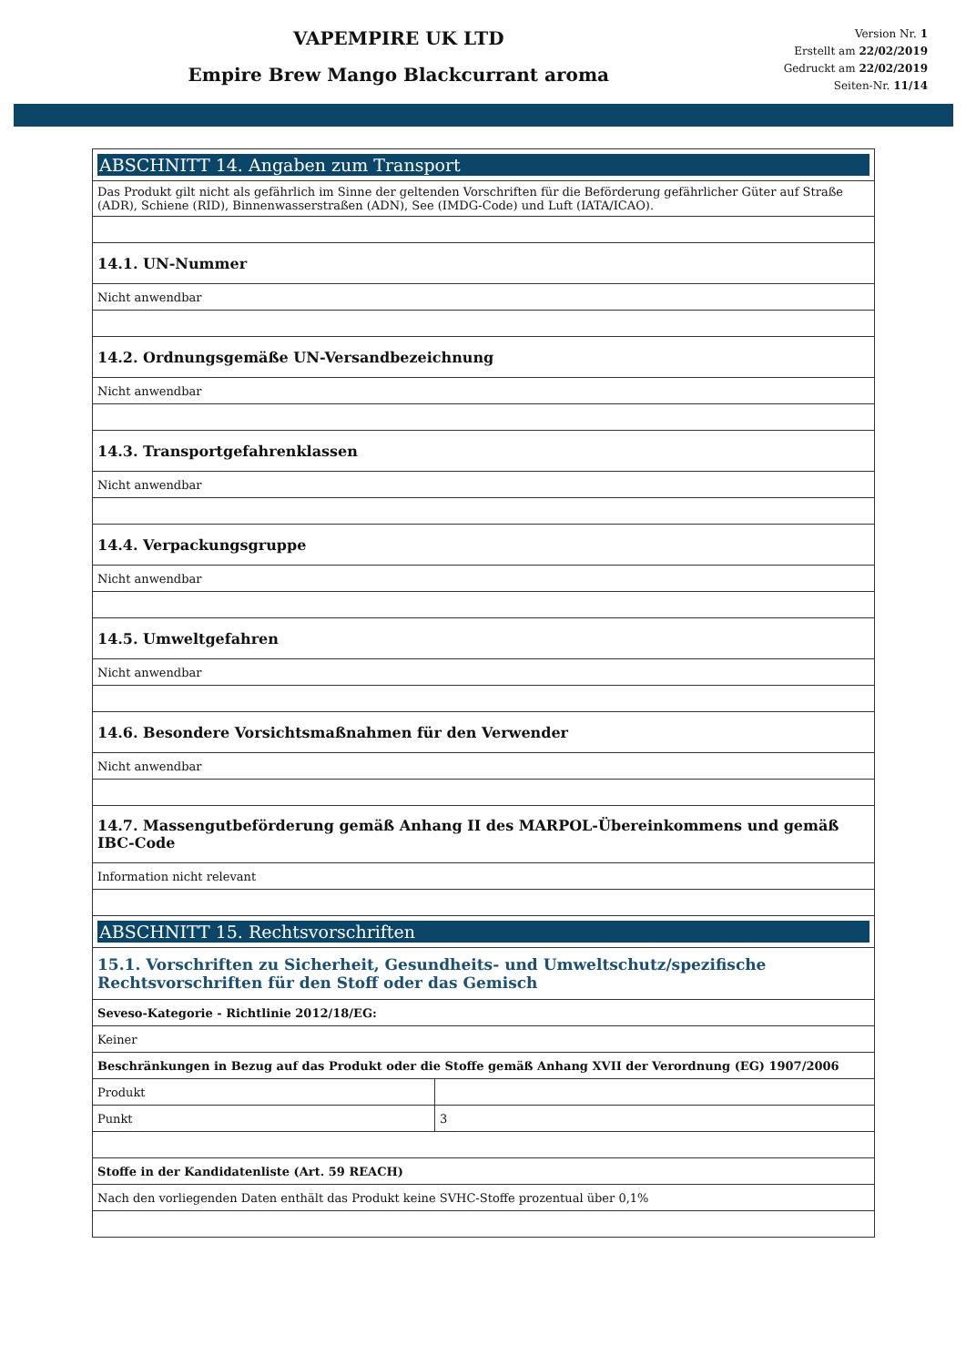VAPEMPIRE UK LTD
Empire Brew Mango Blackcurrant aroma
Version Nr. 1
Erstellt am 22/02/2019
Gedruckt am 22/02/2019
Seiten-Nr. 11/14
| ABSCHNITT 14. Angaben zum Transport | |
| Das Produkt gilt nicht als gefährlich im Sinne der geltenden Vorschriften für die Beförderung gefährlicher Güter auf Straße (ADR), Schiene (RID), Binnenwasserstraßen (ADN), See (IMDG-Code) und Luft (IATA/ICAO). | |
| 14.1. UN-Nummer | |
| Nicht anwendbar | |
| 14.2. Ordnungsgemäße UN-Versandbezeichnung | |
| Nicht anwendbar | |
| 14.3. Transportgefahrenklassen | |
| Nicht anwendbar | |
| 14.4. Verpackungsgruppe | |
| Nicht anwendbar | |
| 14.5. Umweltgefahren | |
| Nicht anwendbar | |
| 14.6. Besondere Vorsichtsmaßnahmen für den Verwender | |
| Nicht anwendbar | |
| 14.7. Massengutbeförderung gemäß Anhang II des MARPOL-Übereinkommens und gemäß IBC-Code | |
| Information nicht relevant | |
| ABSCHNITT 15. Rechtsvorschriften | |
| 15.1. Vorschriften zu Sicherheit, Gesundheits- und Umweltschutz/spezifische Rechtsvorschriften für den Stoff oder das Gemisch | |
| Seveso-Kategorie - Richtlinie 2012/18/EG: | |
| Keiner | |
| Beschränkungen in Bezug auf das Produkt oder die Stoffe gemäß Anhang XVII der Verordnung (EG) 1907/2006 | |
| Produkt | |
| Punkt | 3 |
| Stoffe in der Kandidatenliste (Art. 59 REACH) | |
| Nach den vorliegenden Daten enthält das Produkt keine SVHC-Stoffe prozentual über 0,1% | |